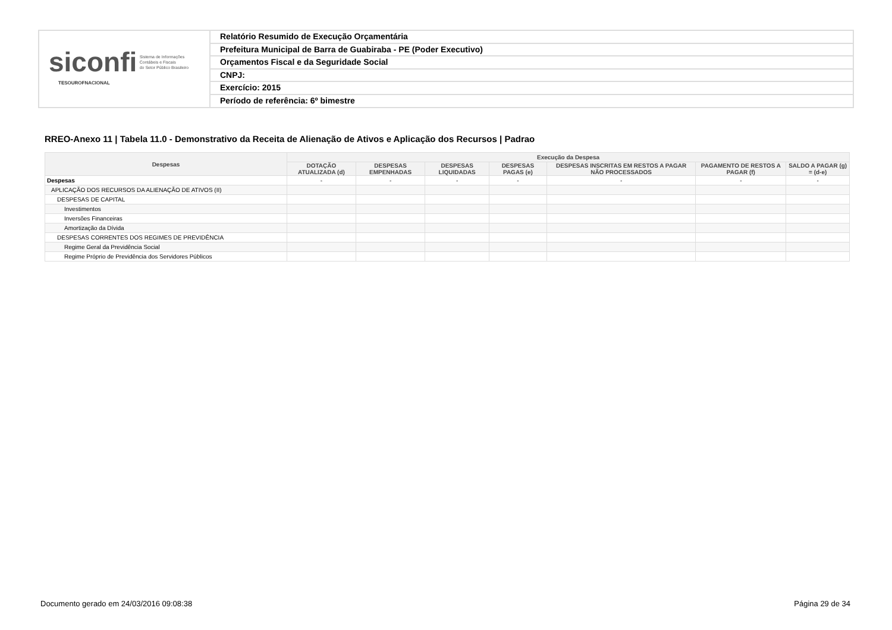siconfi Sistema de Informações
Contábeis e Fiscais
do Setor Público Brasileiro
TESOUROFNACIONAL
Relatório Resumido de Execução Orçamentária
Prefeitura Municipal de Barra de Guabiraba - PE (Poder Executivo)
Orçamentos Fiscal e da Seguridade Social
CNPJ:
Exercício: 2015
Período de referência: 6º bimestre
RREO-Anexo 11 | Tabela 11.0 - Demonstrativo da Receita de Alienação de Ativos e Aplicação dos Recursos | Padrao
| Despesas | Execução da Despesa | | | | | | |
| --- | --- | --- | --- | --- | --- | --- | --- |
| | DOTAÇÃO ATUALIZADA (d) | DESPESAS EMPENHADAS | DESPESAS LIQUIDADAS | DESPESAS PAGAS (e) | DESPESAS INSCRITAS EM RESTOS A PAGAR NÃO PROCESSADOS | PAGAMENTO DE RESTOS A PAGAR (f) | SALDO A PAGAR (g) = (d-e) |
| Despesas | - | - | - | - | - | - | - |
| APLICAÇÃO DOS RECURSOS DA ALIENAÇÃO DE ATIVOS (II) | | | | | | | |
| DESPESAS DE CAPITAL | | | | | | | |
| Investimentos | | | | | | | |
| Inversões Financeiras | | | | | | | |
| Amortização da Dívida | | | | | | | |
| DESPESAS CORRENTES DOS REGIMES DE PREVIDÊNCIA | | | | | | | |
| Regime Geral da Previdência Social | | | | | | | |
| Regime Próprio de Previdência dos Servidores Públicos | | | | | | | |
Documento gerado em 24/03/2016 09:08:38
Página 29 de 34